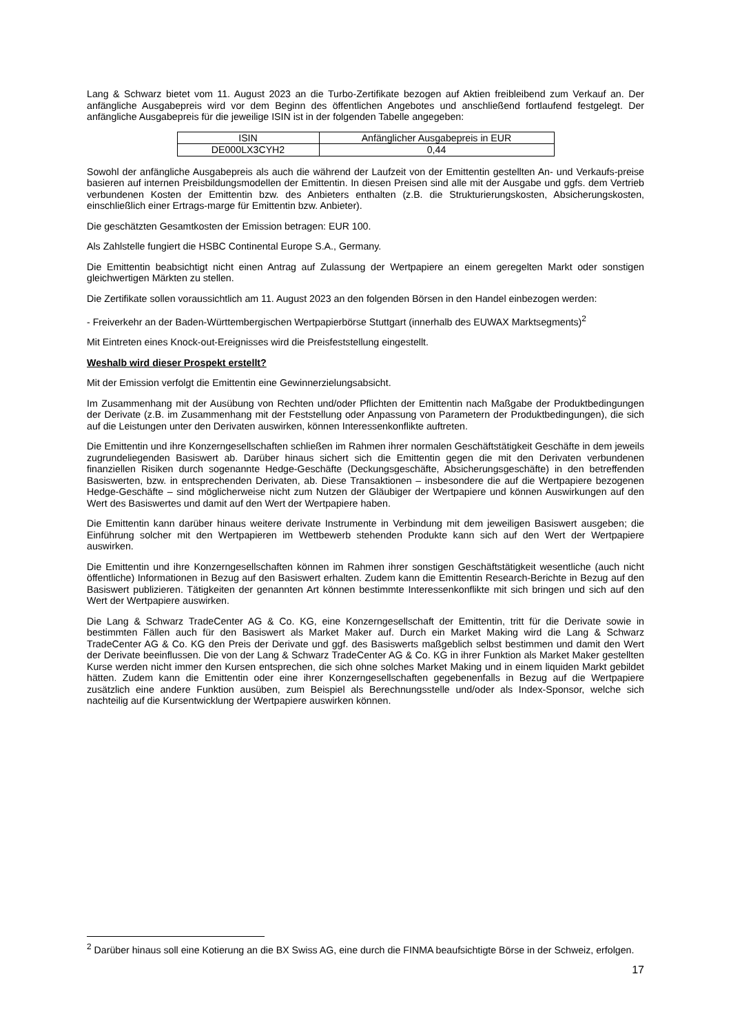Lang & Schwarz bietet vom 11. August 2023 an die Turbo-Zertifikate bezogen auf Aktien freibleibend zum Verkauf an. Der anfängliche Ausgabepreis wird vor dem Beginn des öffentlichen Angebotes und anschließend fortlaufend festgelegt. Der anfängliche Ausgabepreis für die jeweilige ISIN ist in der folgenden Tabelle angegeben:
| ISIN | Anfänglicher Ausgabepreis in EUR |
| --- | --- |
| DE000LX3CYH2 | 0,44 |
Sowohl der anfängliche Ausgabepreis als auch die während der Laufzeit von der Emittentin gestellten An- und Verkaufs-preise basieren auf internen Preisbildungsmodellen der Emittentin. In diesen Preisen sind alle mit der Ausgabe und ggfs. dem Vertrieb verbundenen Kosten der Emittentin bzw. des Anbieters enthalten (z.B. die Strukturierungskosten, Absicherungskosten, einschließlich einer Ertrags-marge für Emittentin bzw. Anbieter).
Die geschätzten Gesamtkosten der Emission betragen: EUR 100.
Als Zahlstelle fungiert die HSBC Continental Europe S.A., Germany.
Die Emittentin beabsichtigt nicht einen Antrag auf Zulassung der Wertpapiere an einem geregelten Markt oder sonstigen gleichwertigen Märkten zu stellen.
Die Zertifikate sollen voraussichtlich am 11. August 2023 an den folgenden Börsen in den Handel einbezogen werden:
- Freiverkehr an der Baden-Württembergischen Wertpapierbörse Stuttgart (innerhalb des EUWAX Marktsegments)<sup>2</sup>
Mit Eintreten eines Knock-out-Ereignisses wird die Preisfeststellung eingestellt.
Weshalb wird dieser Prospekt erstellt?
Mit der Emission verfolgt die Emittentin eine Gewinnerzielungsabsicht.
Im Zusammenhang mit der Ausübung von Rechten und/oder Pflichten der Emittentin nach Maßgabe der Produktbedingungen der Derivate (z.B. im Zusammenhang mit der Feststellung oder Anpassung von Parametern der Produktbedingungen), die sich auf die Leistungen unter den Derivaten auswirken, können Interessenkonflikte auftreten.
Die Emittentin und ihre Konzerngesellschaften schließen im Rahmen ihrer normalen Geschäftstätigkeit Geschäfte in dem jeweils zugrundeliegenden Basiswert ab. Darüber hinaus sichert sich die Emittentin gegen die mit den Derivaten verbundenen finanziellen Risiken durch sogenannte Hedge-Geschäfte (Deckungsgeschäfte, Absicherungsgeschäfte) in den betreffenden Basiswerten, bzw. in entsprechenden Derivaten, ab. Diese Transaktionen – insbesondere die auf die Wertpapiere bezogenen Hedge-Geschäfte – sind möglicherweise nicht zum Nutzen der Gläubiger der Wertpapiere und können Auswirkungen auf den Wert des Basiswertes und damit auf den Wert der Wertpapiere haben.
Die Emittentin kann darüber hinaus weitere derivate Instrumente in Verbindung mit dem jeweiligen Basiswert ausgeben; die Einführung solcher mit den Wertpapieren im Wettbewerb stehenden Produkte kann sich auf den Wert der Wertpapiere auswirken.
Die Emittentin und ihre Konzerngesellschaften können im Rahmen ihrer sonstigen Geschäftstätigkeit wesentliche (auch nicht öffentliche) Informationen in Bezug auf den Basiswert erhalten. Zudem kann die Emittentin Research-Berichte in Bezug auf den Basiswert publizieren. Tätigkeiten der genannten Art können bestimmte Interessenkonflikte mit sich bringen und sich auf den Wert der Wertpapiere auswirken.
Die Lang & Schwarz TradeCenter AG & Co. KG, eine Konzerngesellschaft der Emittentin, tritt für die Derivate sowie in bestimmten Fällen auch für den Basiswert als Market Maker auf. Durch ein Market Making wird die Lang & Schwarz TradeCenter AG & Co. KG den Preis der Derivate und ggf. des Basiswerts maßgeblich selbst bestimmen und damit den Wert der Derivate beeinflussen. Die von der Lang & Schwarz TradeCenter AG & Co. KG in ihrer Funktion als Market Maker gestellten Kurse werden nicht immer den Kursen entsprechen, die sich ohne solches Market Making und in einem liquiden Markt gebildet hätten. Zudem kann die Emittentin oder eine ihrer Konzerngesellschaften gegebenenfalls in Bezug auf die Wertpapiere zusätzlich eine andere Funktion ausüben, zum Beispiel als Berechnungsstelle und/oder als Index-Sponsor, welche sich nachteilig auf die Kursentwicklung der Wertpapiere auswirken können.
<sup>2</sup> Darüber hinaus soll eine Kotierung an die BX Swiss AG, eine durch die FINMA beaufsichtigte Börse in der Schweiz, erfolgen.
17